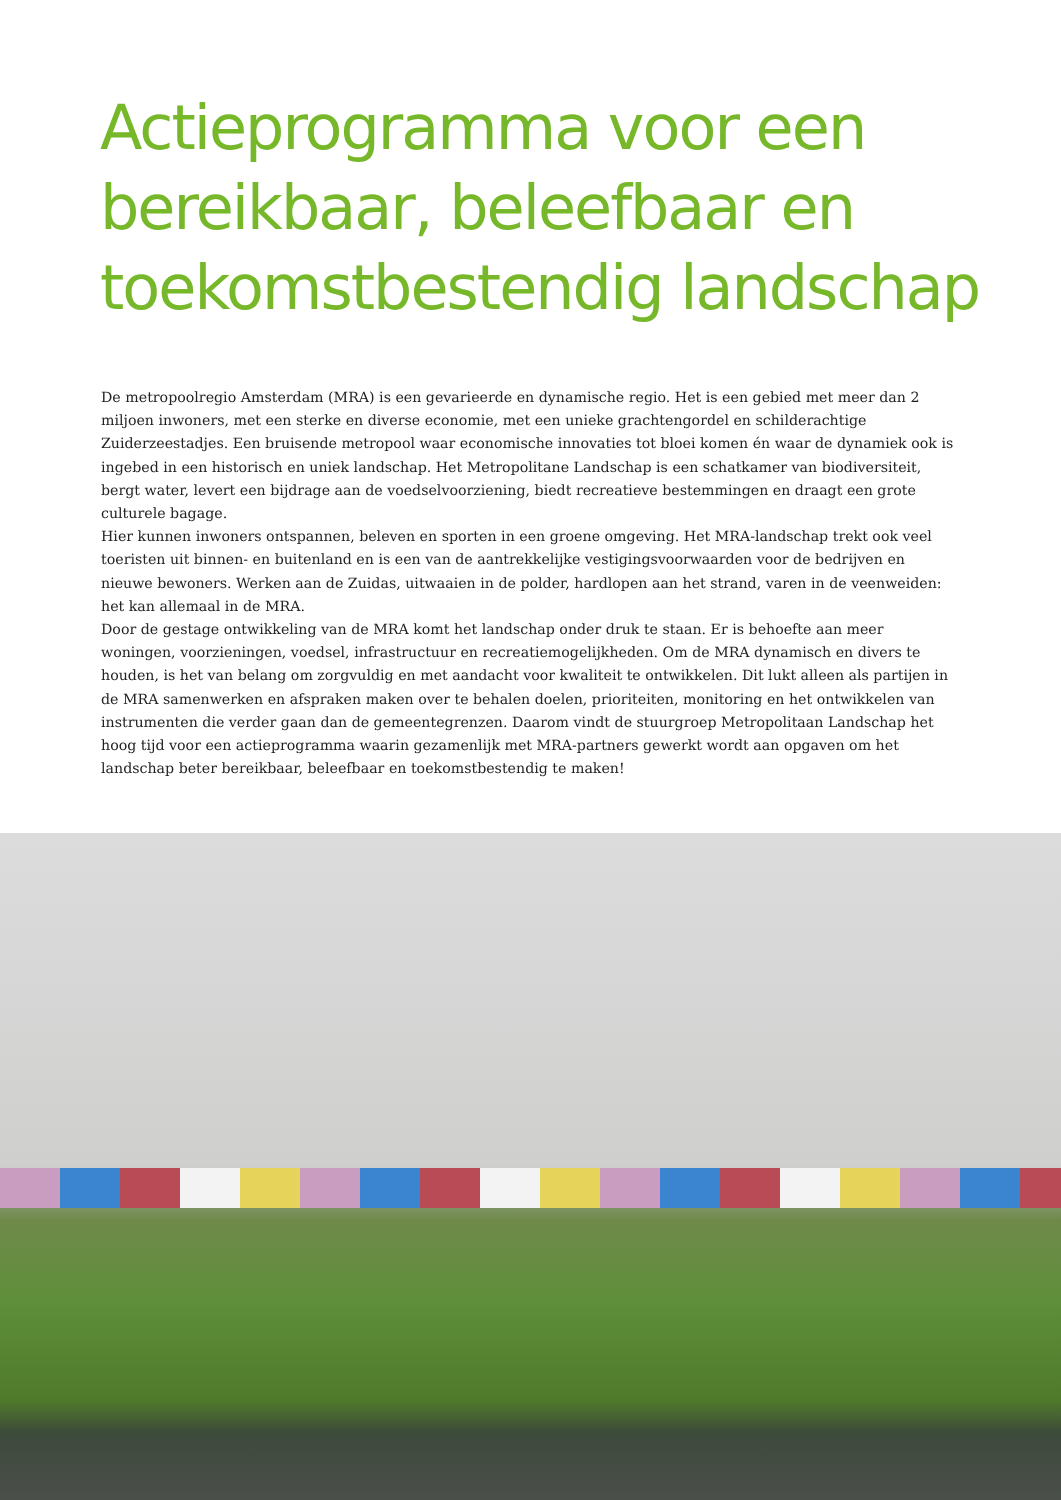Actieprogramma voor een
bereikbaar, beleefbaar en
toekomstbestendig landschap
De metropoolregio Amsterdam (MRA) is een gevarieerde en dynamische regio. Het is een gebied met meer dan 2 miljoen inwoners, met een sterke en diverse economie, met een unieke grachtengordel en schilderachtige Zuiderzeestadjes. Een bruisende metropool waar economische innovaties tot bloei komen én waar de dynamiek ook is ingebed in een historisch en uniek landschap. Het Metropolitane Landschap is een schatkamer van biodiversiteit, bergt water, levert een bijdrage aan de voedselvoorziening, biedt recreatieve bestemmingen en draagt een grote culturele bagage.
Hier kunnen inwoners ontspannen, beleven en sporten in een groene omgeving. Het MRA-landschap trekt ook veel toeristen uit binnen- en buitenland en is een van de aantrekkelijke vestigingsvoorwaarden voor de bedrijven en nieuwe bewoners. Werken aan de Zuidas, uitwaaien in de polder, hardlopen aan het strand, varen in de veenweiden: het kan allemaal in de MRA.
Door de gestage ontwikkeling van de MRA komt het landschap onder druk te staan. Er is behoefte aan meer woningen, voorzieningen, voedsel, infrastructuur en recreatiemogelijkheden. Om de MRA dynamisch en divers te houden, is het van belang om zorgvuldig en met aandacht voor kwaliteit te ontwikkelen. Dit lukt alleen als partijen in de MRA samenwerken en afspraken maken over te behalen doelen, prioriteiten, monitoring en het ontwikkelen van instrumenten die verder gaan dan de gemeentegrenzen. Daarom vindt de stuurgroep Metropolitaan Landschap het hoog tijd voor een actieprogramma waarin gezamenlijk met MRA-partners gewerkt wordt aan opgaven om het landschap beter bereikbaar, beleefbaar en toekomstbestendig te maken!